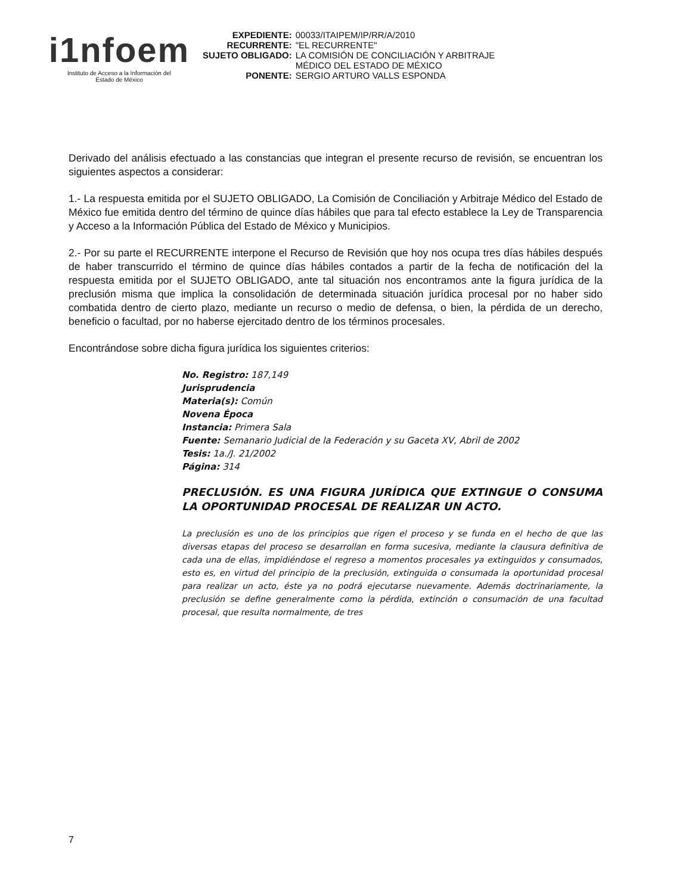i1nfoem
Instituto de Acceso a la Información del
Estado de México
| EXPEDIENTE: | 00033/ITAIPEM/IP/RR/A/2010 |
| RECURRENTE: | "EL RECURRENTE" |
| SUJETO OBLIGADO: | LA COMISIÓN DE CONCILIACIÓN Y ARBITRAJE MÉDICO DEL ESTADO DE MÉXICO |
| PONENTE: | SERGIO ARTURO VALLS ESPONDA |
Derivado del análisis efectuado a las constancias que integran el presente recurso de revisión, se encuentran los siguientes aspectos a considerar:
1.- La respuesta emitida por el SUJETO OBLIGADO, La Comisión de Conciliación y Arbitraje Médico del Estado de México fue emitida dentro del término de quince días hábiles que para tal efecto establece la Ley de Transparencia y Acceso a la Información Pública del Estado de México y Municipios.
2.- Por su parte el RECURRENTE interpone el Recurso de Revisión que hoy nos ocupa tres días hábiles después de haber transcurrido el término de quince días hábiles contados a partir de la fecha de notificación del la respuesta emitida por el SUJETO OBLIGADO, ante tal situación nos encontramos ante la figura jurídica de la preclusión misma que implica la consolidación de determinada situación jurídica procesal por no haber sido combatida dentro de cierto plazo, mediante un recurso o medio de defensa, o bien, la pérdida de un derecho, beneficio o facultad, por no haberse ejercitado dentro de los términos procesales.
Encontrándose sobre dicha figura jurídica los siguientes criterios:
No. Registro: 187,149
Jurisprudencia
Materia(s): Común
Novena Época
Instancia: Primera Sala
Fuente: Semanario Judicial de la Federación y su Gaceta XV, Abril de 2002
Tesis: 1a./J. 21/2002
Página: 314
PRECLUSIÓN. ES UNA FIGURA JURÍDICA QUE EXTINGUE O CONSUMA LA OPORTUNIDAD PROCESAL DE REALIZAR UN ACTO.
La preclusión es uno de los principios que rigen el proceso y se funda en el hecho de que las diversas etapas del proceso se desarrollan en forma sucesiva, mediante la clausura definitiva de cada una de ellas, impidiéndose el regreso a momentos procesales ya extinguidos y consumados, esto es, en virtud del principio de la preclusión, extinguida o consumada la oportunidad procesal para realizar un acto, éste ya no podrá ejecutarse nuevamente. Además doctrinariamente, la preclusión se define generalmente como la pérdida, extinción o consumación de una facultad procesal, que resulta normalmente, de tres
7